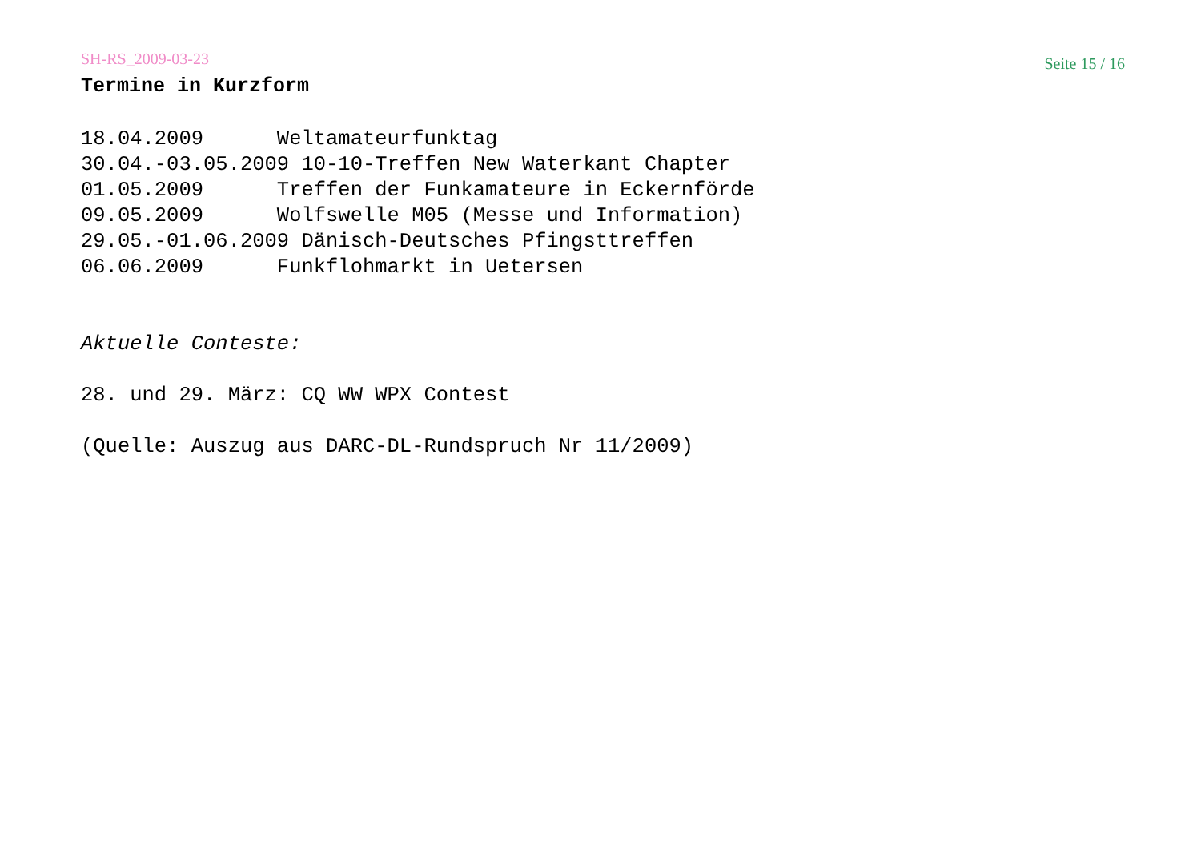SH-RS_2009-03-23 Seite 15 / 16
Termine in Kurzform
18.04.2009      Weltamateurfunktag
30.04.-03.05.2009 10-10-Treffen New Waterkant Chapter
01.05.2009      Treffen der Funkamateure in Eckernförde
09.05.2009      Wolfswelle M05 (Messe und Information)
29.05.-01.06.2009 Dänisch-Deutsches Pfingsttreffen
06.06.2009      Funkflohmarkt in Uetersen


Aktuelle Conteste:

28. und 29. März: CQ WW WPX Contest

(Quelle: Auszug aus DARC-DL-Rundspruch Nr 11/2009)